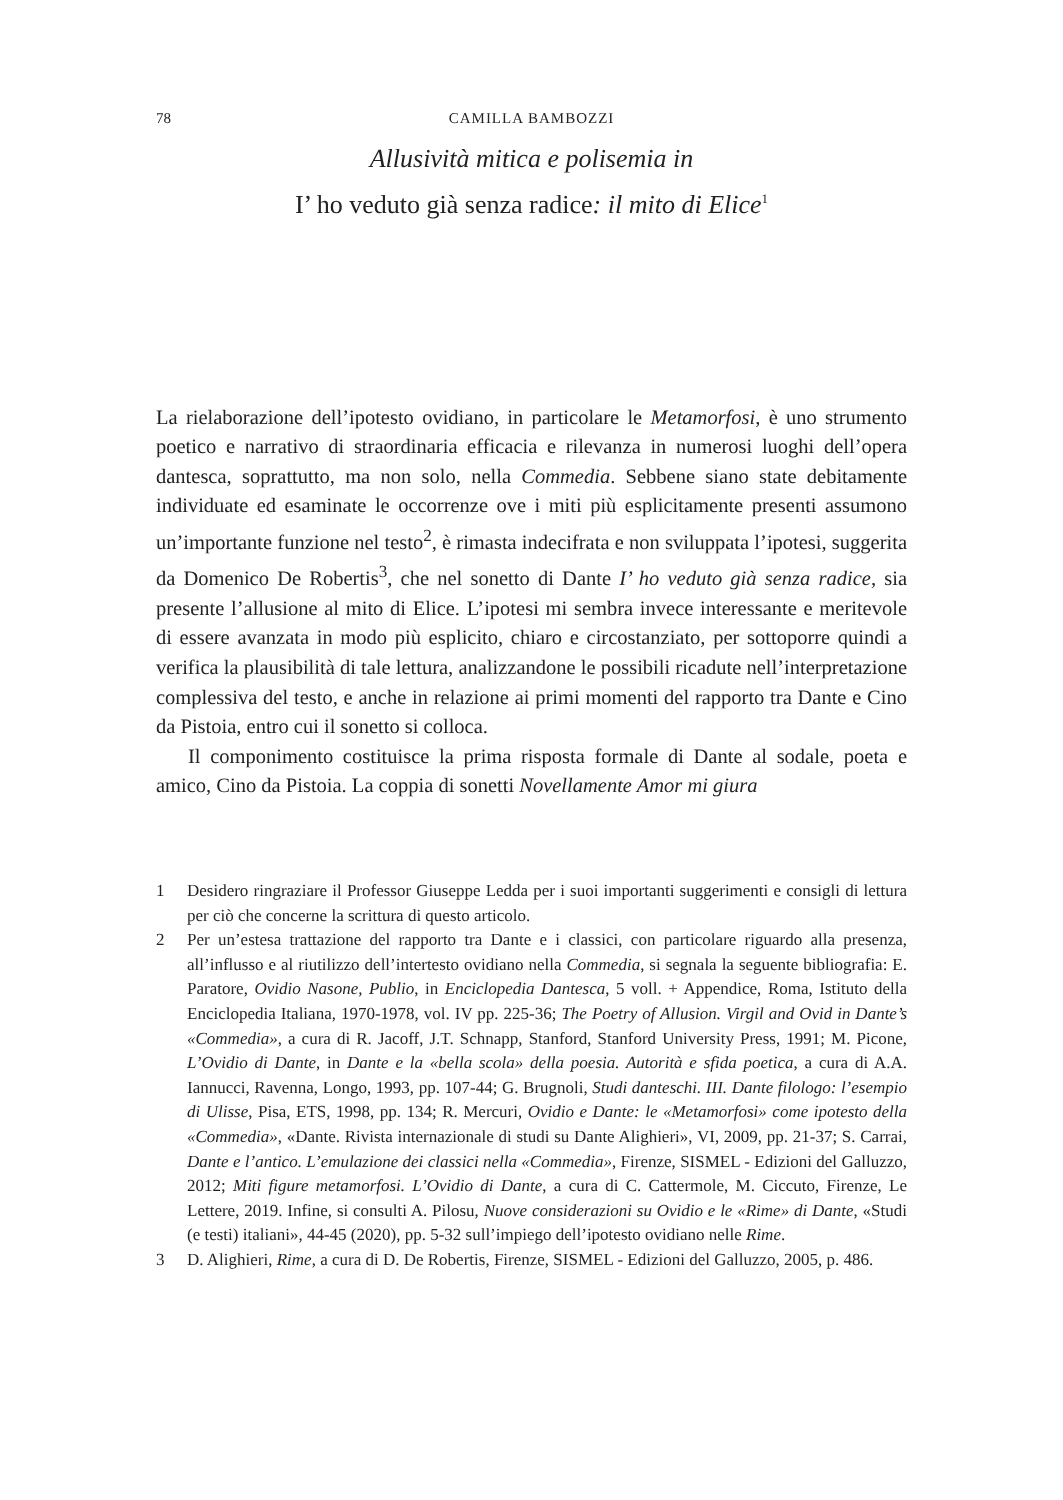78 CAMILLA BAMBOZZI
Allusività mitica e polisemia in
I’ ho veduto già senza radice: il mito di Elice<sup>1</sup>
La rielaborazione dell’ipotesto ovidiano, in particolare le Metamorfosi, è uno strumento poetico e narrativo di straordinaria efficacia e rilevanza in numerosi luoghi dell’opera dantesca, soprattutto, ma non solo, nella Commedia. Sebbene siano state debitamente individuate ed esaminate le occorrenze ove i miti più esplicitamente presenti assumono un’importante funzione nel testo<sup>2</sup>, è rimasta indecifrata e non sviluppata l’ipotesi, suggerita da Domenico De Robertis<sup>3</sup>, che nel sonetto di Dante I’ ho veduto già senza radice, sia presente l’allusione al mito di Elice. L’ipotesi mi sembra invece interessante e meritevole di essere avanzata in modo più esplicito, chiaro e circostanziato, per sottoporre quindi a verifica la plausibilità di tale lettura, analizzandone le possibili ricadute nell’interpretazione complessiva del testo, e anche in relazione ai primi momenti del rapporto tra Dante e Cino da Pistoia, entro cui il sonetto si colloca.
Il componimento costituisce la prima risposta formale di Dante al sodale, poeta e amico, Cino da Pistoia. La coppia di sonetti Novellamente Amor mi giura
1 Desidero ringraziare il Professor Giuseppe Ledda per i suoi importanti suggerimenti e consigli di lettura per ciò che concerne la scrittura di questo articolo.
2 Per un’estesa trattazione del rapporto tra Dante e i classici, con particolare riguardo alla presenza, all’influsso e al riutilizzo dell’intertesto ovidiano nella Commedia, si segnala la seguente bibliografia: E. Paratore, Ovidio Nasone, Publio, in Enciclopedia Dantesca, 5 voll. + Appendice, Roma, Istituto della Enciclopedia Italiana, 1970-1978, vol. IV pp. 225-36; The Poetry of Allusion. Virgil and Ovid in Dante’s «Commedia», a cura di R. Jacoff, J.T. Schnapp, Stanford, Stanford University Press, 1991; M. Picone, L’Ovidio di Dante, in Dante e la «bella scola» della poesia. Autorità e sfida poetica, a cura di A.A. Iannucci, Ravenna, Longo, 1993, pp. 107-44; G. Brugnoli, Studi danteschi. III. Dante filologo: l’esempio di Ulisse, Pisa, ETS, 1998, pp. 134; R. Mercuri, Ovidio e Dante: le «Metamorfosi» come ipotesto della «Commedia», «Dante. Rivista internazionale di studi su Dante Alighieri», VI, 2009, pp. 21-37; S. Carrai, Dante e l’antico. L’emulazione dei classici nella «Commedia», Firenze, SISMEL - Edizioni del Galluzzo, 2012; Miti figure metamorfosi. L’Ovidio di Dante, a cura di C. Cattermole, M. Ciccuto, Firenze, Le Lettere, 2019. Infine, si consulti A. Pilosu, Nuove considerazioni su Ovidio e le «Rime» di Dante, «Studi (e testi) italiani», 44-45 (2020), pp. 5-32 sull’impiego dell’ipotesto ovidiano nelle Rime.
3 D. Alighieri, Rime, a cura di D. De Robertis, Firenze, SISMEL - Edizioni del Galluzzo, 2005, p. 486.